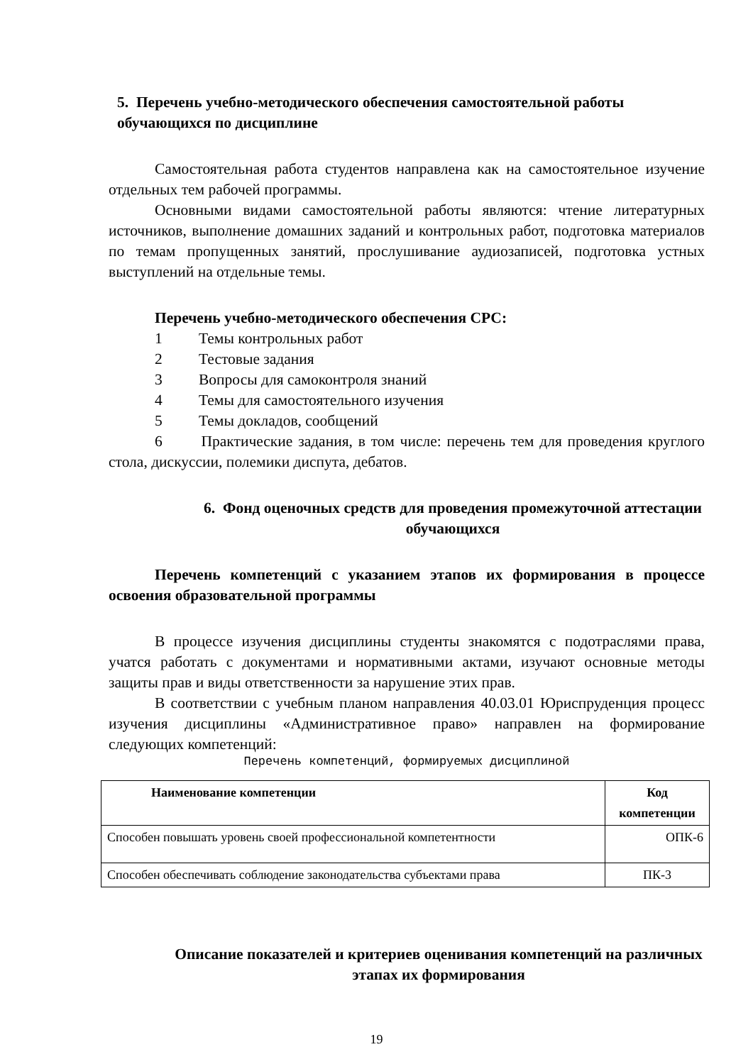5. Перечень учебно-методического обеспечения самостоятельной работы обучающихся по дисциплине
Самостоятельная работа студентов направлена как на самостоятельное изучение отдельных тем рабочей программы.
Основными видами самостоятельной работы являются: чтение литературных источников, выполнение домашних заданий и контрольных работ, подготовка материалов по темам пропущенных занятий, прослушивание аудиозаписей, подготовка устных выступлений на отдельные темы.
Перечень учебно-методического обеспечения СРС:
1 Темы контрольных работ
2 Тестовые задания
3 Вопросы для самоконтроля знаний
4 Темы для самостоятельного изучения
5 Темы докладов, сообщений
6 Практические задания, в том числе: перечень тем для проведения круглого стола, дискуссии, полемики диспута, дебатов.
6. Фонд оценочных средств для проведения промежуточной аттестации обучающихся
Перечень компетенций с указанием этапов их формирования в процессе освоения образовательной программы
В процессе изучения дисциплины студенты знакомятся с подотраслями права, учатся работать с документами и нормативными актами, изучают основные методы защиты прав и виды ответственности за нарушение этих прав.
В соответствии с учебным планом направления 40.03.01 Юриспруденция процесс изучения дисциплины «Административное право» направлен на формирование следующих компетенций:
Перечень компетенций, формируемых дисциплиной
| Наименование компетенции | Код компетенции |
| --- | --- |
| Способен повышать уровень своей профессиональной компетентности | ОПК-6 |
| Способен обеспечивать соблюдение законодательства субъектами права | ПК-3 |
Описание показателей и критериев оценивания компетенций на различных этапах их формирования
19